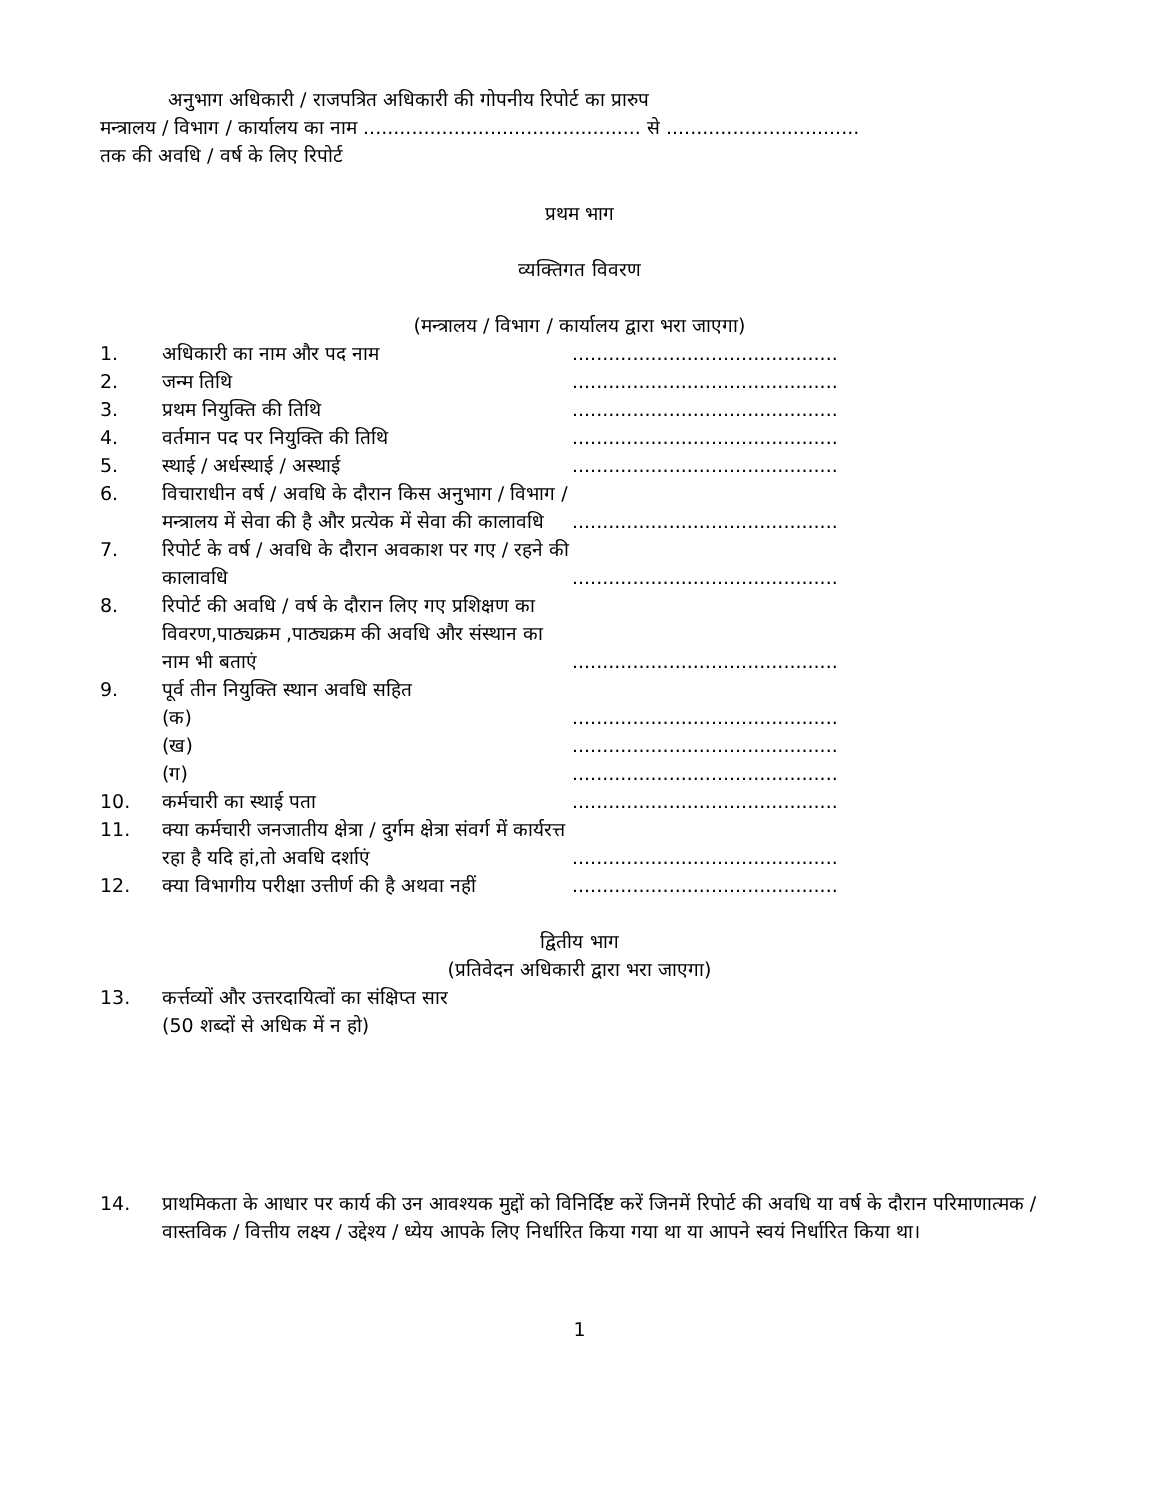अनुभाग अधिकारी / राजपत्रित अधिकारी की गोपनीय रिपोर्ट का प्रारुप
मन्त्रालय / विभाग / कार्यालय का नाम .............................................. से ................................
तक की अवधि / वर्ष के लिए रिपोर्ट
प्रथम भाग
व्यक्तिगत विवरण
(मन्त्रालय / विभाग / कार्यालय द्वारा भरा जाएगा)
1. अधिकारी का नाम और पद नाम............................................
2. जन्म तिथि............................................
3. प्रथम नियुक्ति की तिथि............................................
4. वर्तमान पद पर नियुक्ति की तिथि............................................
5. स्थाई / अर्धस्थाई / अस्थाई............................................
6. विचाराधीन वर्ष / अवधि के दौरान किस अनुभाग / विभाग / मन्त्रालय में सेवा की है और प्रत्येक में सेवा की कालावधि............................................
7. रिपोर्ट के वर्ष / अवधि के दौरान अवकाश पर गए / रहने की कालावधि............................................
8. रिपोर्ट की अवधि / वर्ष के दौरान लिए गए प्रशिक्षण का विवरण,पाठ्यक्रम ,पाठ्यक्रम की अवधि और संस्थान का नाम भी बताएं............................................
9. पूर्व तीन नियुक्ति स्थान अवधि सहित
(क)............................................
(ख)............................................
(ग)............................................
10. कर्मचारी का स्थाई पता............................................
11. क्या कर्मचारी जनजातीय क्षेत्रा / दुर्गम क्षेत्रा संवर्ग में कार्यरत्त रहा है यदि हां,तो अवधि दर्शाएं............................................
12. क्या विभागीय परीक्षा उत्तीर्ण की है अथवा नहीं............................................
द्वितीय भाग
(प्रतिवेदन अधिकारी द्वारा भरा जाएगा)
13. कर्त्तव्यों और उत्तरदायित्वों का संक्षिप्त सार
(50 शब्दों से अधिक में न हो)
14. प्राथमिकता के आधार पर कार्य की उन आवश्यक मुद्दों को विनिर्दिष्ट करें जिनमें रिपोर्ट की अवधि या वर्ष के दौरान परिमाणात्मक / वास्तविक / वित्तीय लक्ष्य / उद्देश्य / ध्येय आपके लिए निर्धारित किया गया था या आपने स्वयं निर्धारित किया था।
1